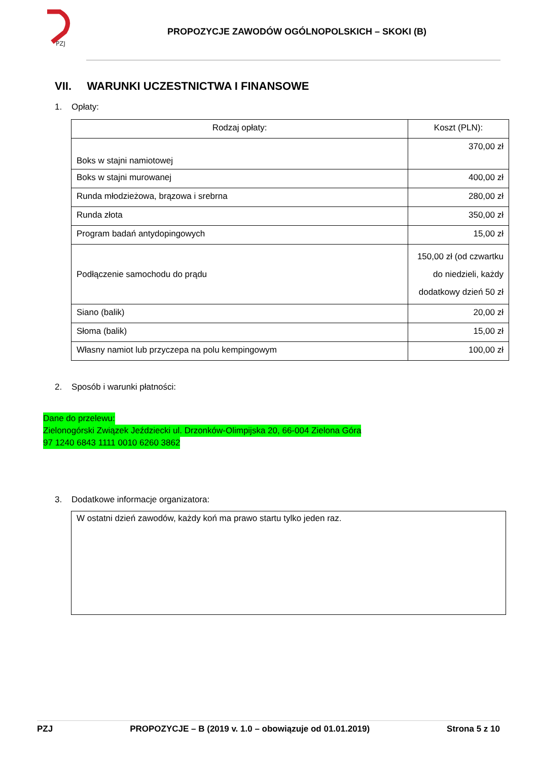PZJ
PROPOZYCJE ZAWODÓW OGÓLNOPOLSKICH – SKOKI (B)
VII. WARUNKI UCZESTNICTWA I FINANSOWE
1. Opłaty:
| Rodzaj opłaty: | Koszt (PLN): |
| Boks w stajni namiotowej | 370,00 zł |
| Boks w stajni murowanej | 400,00 zł |
| Runda młodzieżowa, brązowa i srebrna | 280,00 zł |
| Runda złota | 350,00 zł |
| Program badań antydopingowych | 15,00 zł |
| Podłączenie samochodu do prądu | 150,00 zł (od czwartku do niedzieli, każdy dodatkowy dzień 50 zł |
| Siano (balik) | 20,00 zł |
| Słoma (balik) | 15,00 zł |
| Własny namiot lub przyczepa na polu kempingowym | 100,00 zł |
2. Sposób i warunki płatności:
Dane do przelewu:
Zielonogórski Związek Jeździecki ul. Drzonków-Olimpijska 20, 66-004 Zielona Góra
97 1240 6843 1111 0010 6260 3862
3. Dodatkowe informacje organizatora:
W ostatni dzień zawodów, każdy koń ma prawo startu tylko jeden raz.
PZJ PROPOZYCJE – B (2019 v. 1.0 – obowiązuje od 01.01.2019) Strona 5 z 10